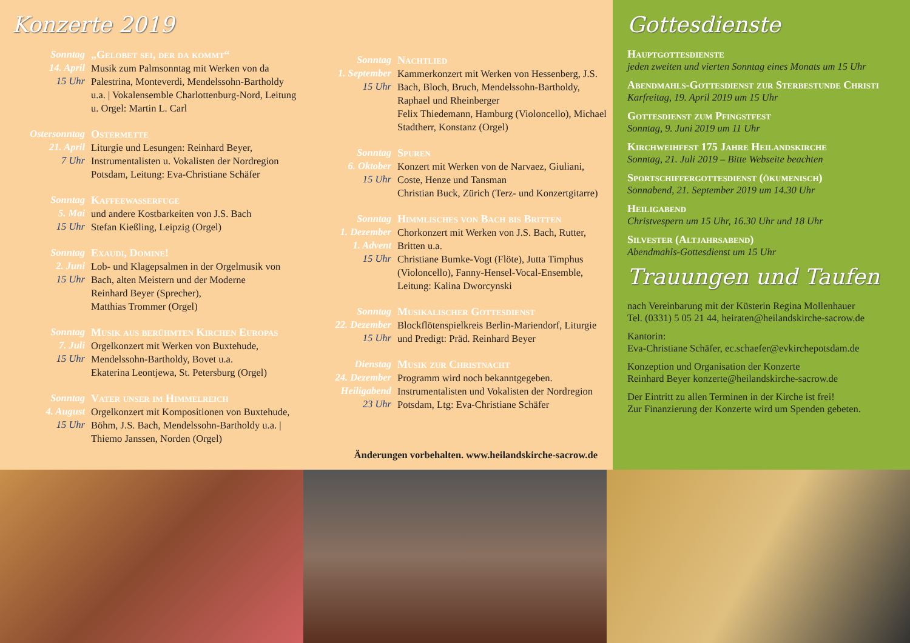Konzerte 2019
Sonntag
14. April
15 Uhr
„Gelobet sei, der da kommt“
Musik zum Palmsonntag mit Werken von da Palestrina, Monteverdi, Mendelssohn-Bartholdy u.a. | Vokalensemble Charlottenburg-Nord, Leitung u. Orgel: Martin L. Carl
Ostersonntag
21. April
7 Uhr
Ostermette
Liturgie und Lesungen: Reinhard Beyer, Instrumentalisten u. Vokalisten der Nordregion Potsdam, Leitung: Eva-Christiane Schäfer
Sonntag
5. Mai
15 Uhr
Kaffeewasserfuge
und andere Kostbarkeiten von J.S. Bach
Stefan Kießling, Leipzig (Orgel)
Sonntag
2. Juni
15 Uhr
Exaudi, Domine!
Lob- und Klagepsalmen in der Orgelmusik von Bach, alten Meistern und der Moderne
Reinhard Beyer (Sprecher),
Matthias Trommer (Orgel)
Sonntag
7. Juli
15 Uhr
Musik aus berühmten Kirchen Europas
Orgelkonzert mit Werken von Buxtehude, Mendelssohn-Bartholdy, Bovet u.a.
Ekaterina Leontjewa, St. Petersburg (Orgel)
Sonntag
4. August
15 Uhr
Vater unser im Himmelreich
Orgelkonzert mit Kompositionen von Buxtehude, Böhm, J.S. Bach, Mendelssohn-Bartholdy u.a. | Thiemo Janssen, Norden (Orgel)
Sonntag
1. September
15 Uhr
Nachtlied
Kammerkonzert mit Werken von Hessenberg, J.S. Bach, Bloch, Bruch, Mendelssohn-Bartholdy, Raphael und Rheinberger
Felix Thiedemann, Hamburg (Violoncello), Michael Stadtherr, Konstanz (Orgel)
Sonntag
6. Oktober
15 Uhr
Spuren
Konzert mit Werken von de Narvaez, Giuliani, Coste, Henze und Tansman
Christian Buck, Zürich (Terz- und Konzertgitarre)
Sonntag
1. Dezember
1. Advent
15 Uhr
Himmlisches von Bach bis Britten
Chorkonzert mit Werken von J.S. Bach, Rutter, Britten u.a.
Christiane Bumke-Vogt (Flöte), Jutta Timphus (Violoncello), Fanny-Hensel-Vocal-Ensemble, Leitung: Kalina Dworcynski
Sonntag
22. Dezember
15 Uhr
Musikalischer Gottesdienst
Blockflötenspielkreis Berlin-Mariendorf, Liturgie und Predigt: Präd. Reinhard Beyer
Dienstag
24. Dezember
Heiligabend
23 Uhr
Musik zur Christnacht
Programm wird noch bekanntgegeben. Instrumentalisten und Vokalisten der Nordregion Potsdam, Ltg: Eva-Christiane Schäfer
Änderungen vorbehalten. www.heilandskirche-sacrow.de
Gottesdienste
Hauptgottesdienste
jeden zweiten und vierten Sonntag eines Monats um 15 Uhr
Abendmahls-Gottesdienst zur Sterbestunde Christi
Karfreitag, 19. April 2019 um 15 Uhr
Gottesdienst zum Pfingstfest
Sonntag, 9. Juni 2019 um 11 Uhr
Kirchweihfest 175 Jahre Heilandskirche
Sonntag, 21. Juli 2019 – Bitte Webseite beachten
Sportschiffergottesdienst (ökumenisch)
Sonnabend, 21. September 2019 um 14.30 Uhr
Heiligabend
Christvespern um 15 Uhr, 16.30 Uhr und 18 Uhr
Silvester (Altjahrsabend)
Abendmahls-Gottesdienst um 15 Uhr
Trauungen und Taufen
nach Vereinbarung mit der Küsterin Regina Mollenhauer
Tel. (0331) 5 05 21 44, heiraten@heilandskirche-sacrow.de
Kantorin:
Eva-Christiane Schäfer, ec.schaefer@evkirchepotsdam.de
Konzeption und Organisation der Konzerte
Reinhard Beyer konzerte@heilandskirche-sacrow.de
Der Eintritt zu allen Terminen in der Kirche ist frei!
Zur Finanzierung der Konzerte wird um Spenden gebeten.